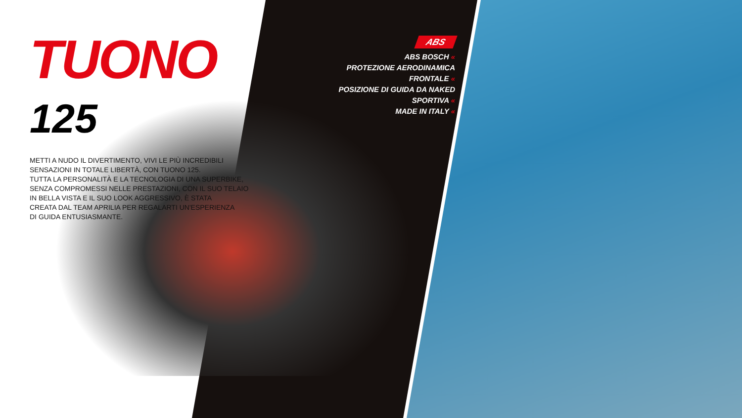TUONO 125
METTI A NUDO IL DIVERTIMENTO, VIVI LE PIÙ INCREDIBILI
SENSAZIONI IN TOTALE LIBERTÀ, CON TUONO 125.
TUTTA LA PERSONALITÀ E LA TECNOLOGIA DI UNA SUPERBIKE,
SENZA COMPROMESSI NELLE PRESTAZIONI, CON IL SUO TELAIO
IN BELLA VISTA E IL SUO LOOK AGGRESSIVO, È STATA
CREATA DAL TEAM APRILIA PER REGALARTI UN'ESPERIENZA
DI GUIDA ENTUSIASMANTE.
ABS
ABS BOSCH «
PROTEZIONE AERODINAMICA FRONTALE «
POSIZIONE DI GUIDA DA NAKED SPORTIVA «
MADE IN ITALY «